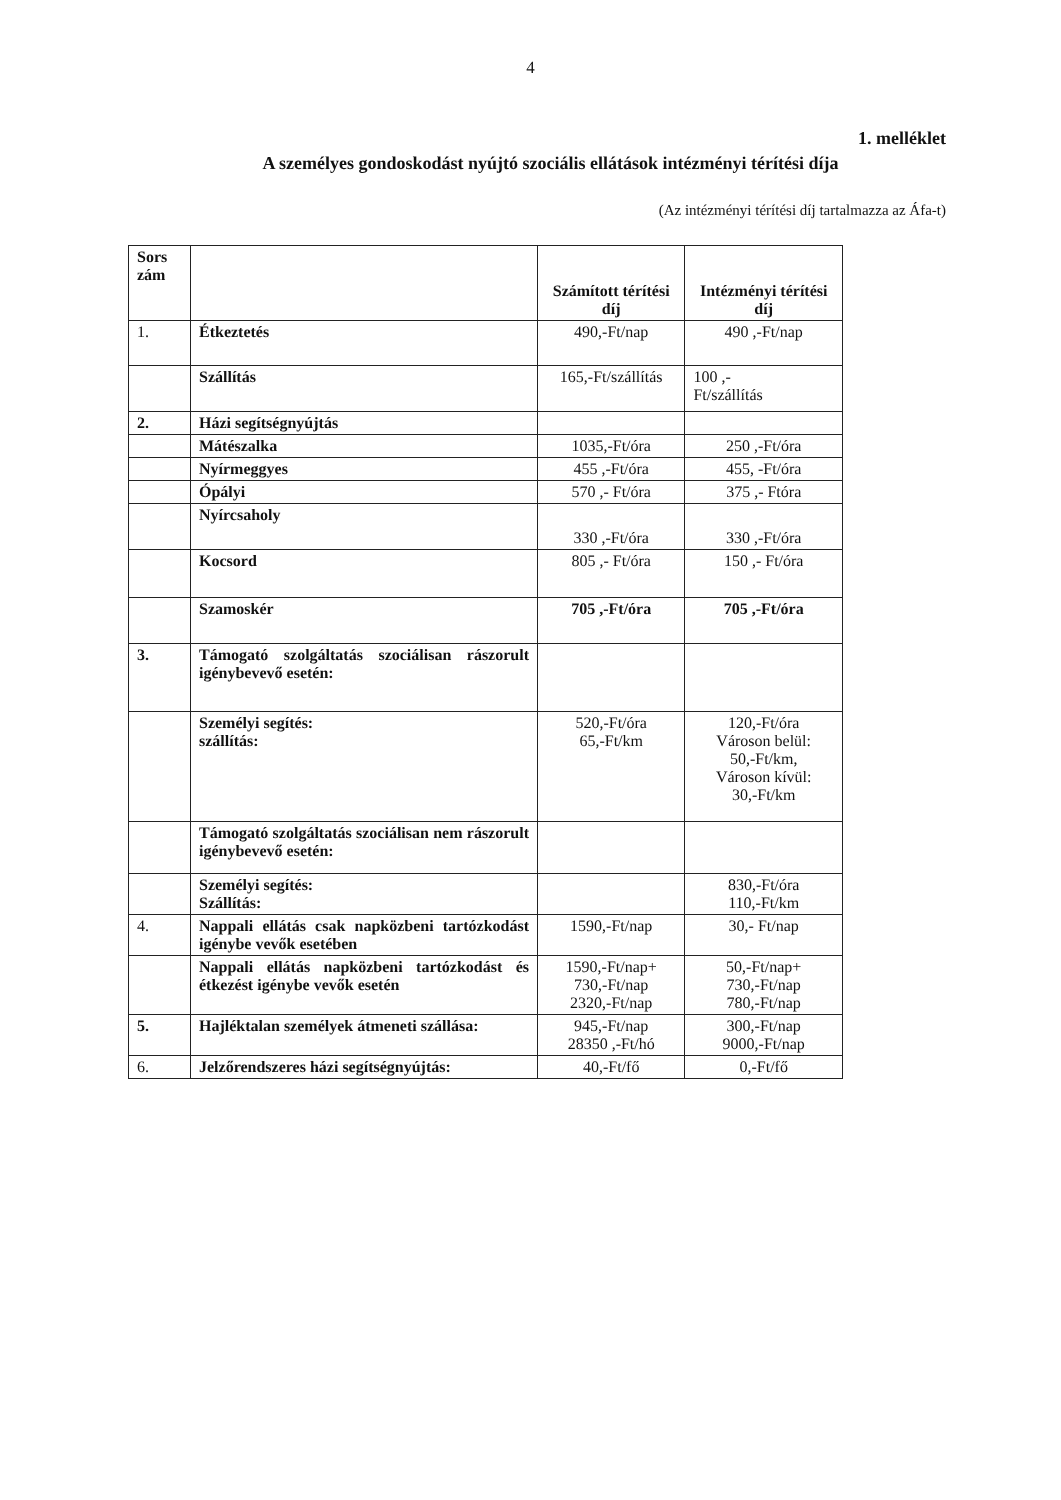4
1. melléklet
A személyes gondoskodást nyújtó szociális ellátások intézményi térítési díja
(Az intézményi térítési díj tartalmazza az Áfa-t)
| Sors zám | | Számított térítési díj | Intézményi térítési díj |
| --- | --- | --- | --- |
| 1. | Étkeztetés | 490,-Ft/nap | 490 ,-Ft/nap |
| | Szállítás | 165,-Ft/szállítás | 100 ,- Ft/szállítás |
| 2. | Házi segítségnyújtás | | |
| | Mátészalka | 1035,-Ft/óra | 250 ,-Ft/óra |
| | Nyírmeggyes | 455 ,-Ft/óra | 455, -Ft/óra |
| | Ópályi | 570 ,- Ft/óra | 375 ,- Ftóra |
| | Nyírcsaholy | 330 ,-Ft/óra | 330 ,-Ft/óra |
| | Kocsord | 805 ,- Ft/óra | 150 ,- Ft/óra |
| | Szamoskér | 705 ,-Ft/óra | 705 ,-Ft/óra |
| 3. | Támogató szolgáltatás szociálisan rászorult igénybevevő esetén: | | |
| | Személyi segítés: szállítás: | 520,-Ft/óra 65,-Ft/km | 120,-Ft/óra Városon belül: 50,-Ft/km, Városon kívül: 30,-Ft/km |
| | Támogató szolgáltatás szociálisan nem rászorult igénybevevő esetén: | | |
| | Személyi segítés: Szállítás: | | 830,-Ft/óra 110,-Ft/km |
| 4. | Nappali ellátás csak napközbeni tartózkodást igénybe vevők esetében | 1590,-Ft/nap | 30,- Ft/nap |
| | Nappali ellátás napközbeni tartózkodást és étkezést igénybe vevők esetén | 1590,-Ft/nap+ 730,-Ft/nap 2320,-Ft/nap | 50,-Ft/nap+ 730,-Ft/nap 780,-Ft/nap |
| 5. | Hajléktalan személyek átmeneti szállása: | 945,-Ft/nap 28350 ,-Ft/hó | 300,-Ft/nap 9000,-Ft/nap |
| 6. | Jelzőrendszeres házi segítségnyújtás: | 40,-Ft/fő | 0,-Ft/fő |